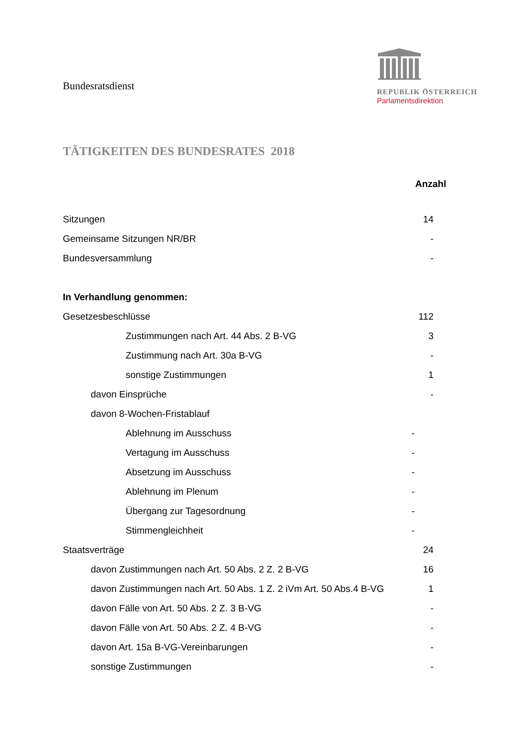Bundesratsdienst
REPUBLIK ÖSTERREICH
Parlamentsdirektion
TÄTIGKEITEN DES BUNDESRATES 2018
| | | Anzahl |
| --- | --- | --- |
| Sitzungen | | 14 |
| Gemeinsame Sitzungen NR/BR | | - |
| Bundesversammlung | | - |
| In Verhandlung genommen: | | |
| Gesetzesbeschlüsse | | 112 |
| Zustimmungen nach Art. 44 Abs. 2 B-VG | | 3 |
| Zustimmung nach Art. 30a B-VG | | - |
| sonstige Zustimmungen | | 1 |
| davon Einsprüche | | - |
| davon 8-Wochen-Fristablauf | | |
| Ablehnung im Ausschuss | - | |
| Vertagung im Ausschuss | - | |
| Absetzung im Ausschuss | - | |
| Ablehnung im Plenum | - | |
| Übergang zur Tagesordnung | - | |
| Stimmengleichheit | - | |
| Staatsverträge | | 24 |
| davon Zustimmungen nach Art. 50 Abs. 2 Z. 2 B-VG | | 16 |
| davon Zustimmungen nach Art. 50 Abs. 1 Z. 2 iVm Art. 50 Abs.4 B-VG | | 1 |
| davon Fälle von Art. 50 Abs. 2 Z. 3 B-VG | | - |
| davon Fälle von Art. 50 Abs. 2 Z. 4 B-VG | | - |
| davon Art. 15a B-VG-Vereinbarungen | | - |
| sonstige Zustimmungen | | - |